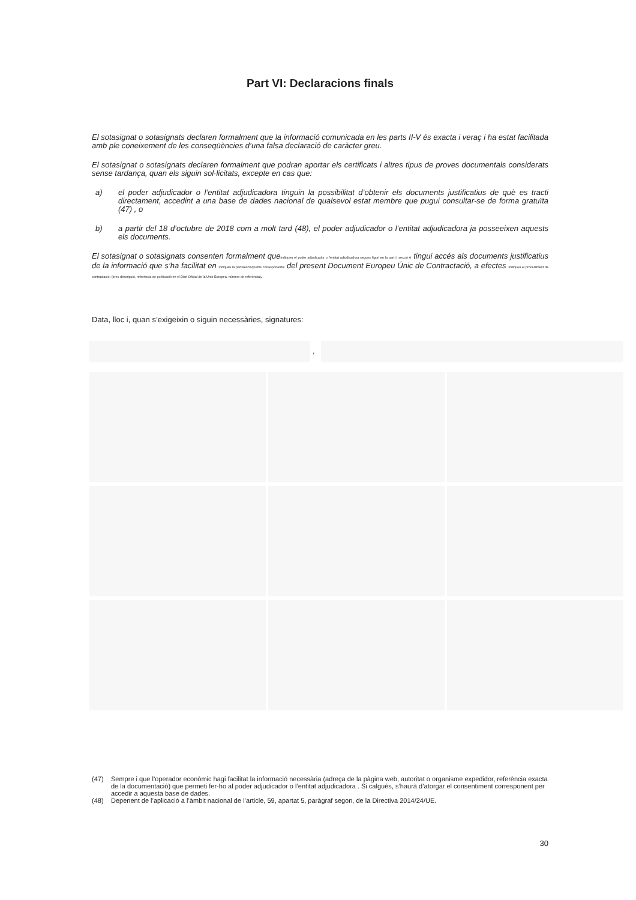Part VI: Declaracions finals
El sotasignat o sotasignats declaren formalment que la informació comunicada en les parts II-V és exacta i veraç i ha estat facilitada amb ple coneixement de les conseqüències d’una falsa declaració de caràcter greu.
El sotasignat o sotasignats declaren formalment que podran aportar els certificats i altres tipus de proves documentals considerats sense tardança, quan els siguin sol·licitats, excepte en cas que:
a) el poder adjudicador o l’entitat adjudicadora tinguin la possibilitat d’obtenir els documents justificatius de què es tracti directament, accedint a una base de dades nacional de qualsevol estat membre que pugui consultar-se de forma gratuïta (47) , o
b) a partir del 18 d’octubre de 2018 com a molt tard (48), el poder adjudicador o l’entitat adjudicadora ja posseeixen aquests els documents.
El sotasignat o sotasignats consenten formalment queindiqueu el poder adjudicador o l'entitat adjudicadora segons figuri en la part I, secció A tingui accés als documents justificatius de la informació que s’ha facilitat en indiqueu la part/secció/punt/s corresponent/s del present Document Europeu Únic de Contractació, a efectes indiqueu el procediment de contractació: (breu descripció, referència de publicació en el Diari Oficial de la Unió Europea, número de referència).
Data, lloc i, quan s’exigeixin o siguin necessàries, signatures:
,
(47) Sempre i que l’operador econòmic hagi facilitat la informació necessària (adreça de la pàgina web, autoritat o organisme expedidor, referència exacta de la documentació) que permeti fer-ho al poder adjudicador o l’entitat adjudicadora . Si calgués, s’haurà d’atorgar el consentiment corresponent per accedir a aquesta base de dades.
(48) Depenent de l’aplicació a l’àmbit nacional de l’article, 59, apartat 5, paràgraf segon, de la Directiva 2014/24/UE.
30